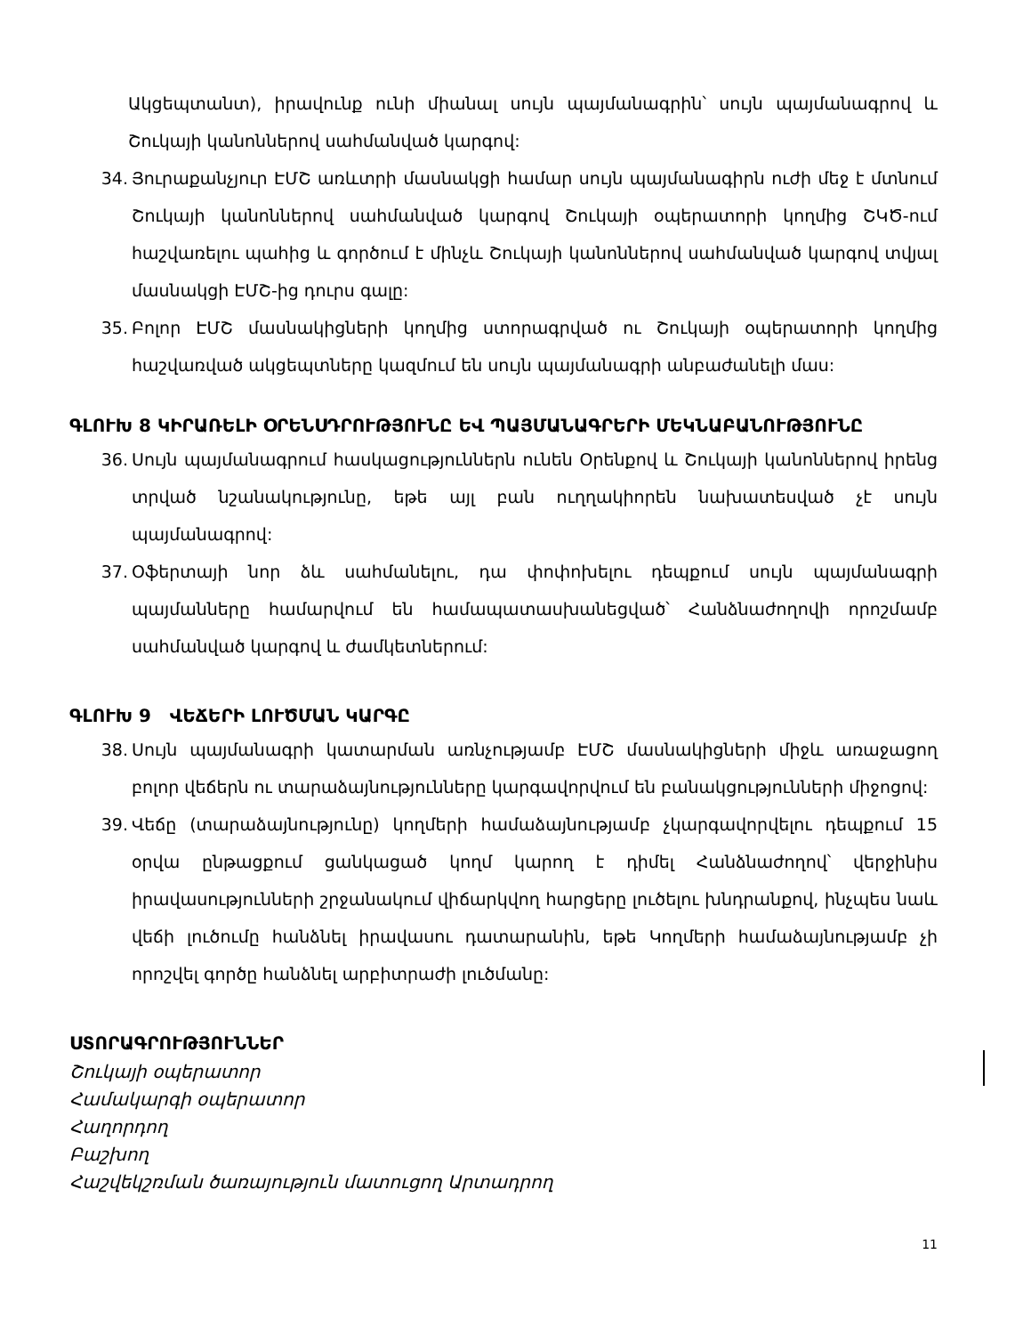Ակցեպտանտ), իրավունք ունի միանալ սույն պայմանագրին՝ սույն պայմանագրով և Շուկայի կանոններով սահմանված կարգով:
34. Յուրաքանչյուր ԷՄՇ առևտրի մասնակցի համար սույն պայմանագիրն ուժի մեջ է մտնում Շուկայի կանոններով սահմանված կարգով Շուկայի օպերատորի կողմից ՇԿԾ-ում հաշվառելու պահից և գործում է մինչև Շուկայի կանոններով սահմանված կարգով տվյալ մասնակցի ԷՄՇ-ից դուրս գալը:
35. Բոլոր ԷՄՇ մասնակիցների կողմից ստորագրված ու Շուկայի օպերատորի կողմից հաշվառված ակցեպտները կազմում են սույն պայմանագրի անբաժանելի մաս:
ԳԼՈՒԽ 8 ԿԻՐԱՌԵԼԻ ՕՐԵՆՍԴՐՈՒԹՅՈՒՆԸ ԵՎ ՊԱՅՄԱՆԱԳՐԵՐԻ ՄԵԿՆԱԲԱՆՈՒԹՅՈՒՆԸ
36. Սույն պայմանագրում հասկացություններն ունեն Օրենքով և Շուկայի կանոններով իրենց տրված նշանակությունը, եթե այլ բան ուղղակիորեն նախատեսված չէ սույն պայմանագրով:
37. Օֆերտայի նոր ձև սահմանելու, դա փոփոխելու դեպքում սույն պայմանագրի պայմանները համարվում են համապատասխանեցված՝ Հանձնաժողովի որոշմամբ սահմանված կարգով և ժամկետներում:
ԳԼՈՒԽ 9 ՎԵՃԵՐԻ ԼՈՒԾՄԱՆ ԿԱՐԳԸ
38. Սույն պայմանագրի կատարման առնչությամբ ԷՄՇ մասնակիցների միջև առաջացող բոլոր վեճերն ու տարաձայնությունները կարգավորվում են բանակցությունների միջոցով:
39. Վեճը (տարաձայնությունը) կողմերի համաձայնությամբ չկարգավորվելու դեպքում 15 օրվա ընթացքում ցանկացած կողմ կարող է դիմել Հանձնաժողով՝ վերջինիս իրավասությունների շրջանակում վիճարկվող հարցերը լուծելու խնդրանքով, ինչպես նաև վեճի լուծումը հանձնել իրավասու դատարանին, եթե Կողմերի համաձայնությամբ չի որոշվել գործը հանձնել արբիտրաժի լուծմանը:
ՍՏՈՐԱԳՐՈՒԹՅՈՒՆՆԵՐ
Շուկայի օպերատոր
Համակարգի օպերատոր
Հաղորդող
Բաշխող
Հաշվեկշռման ծառայություն մատուցող Արտադրող
11